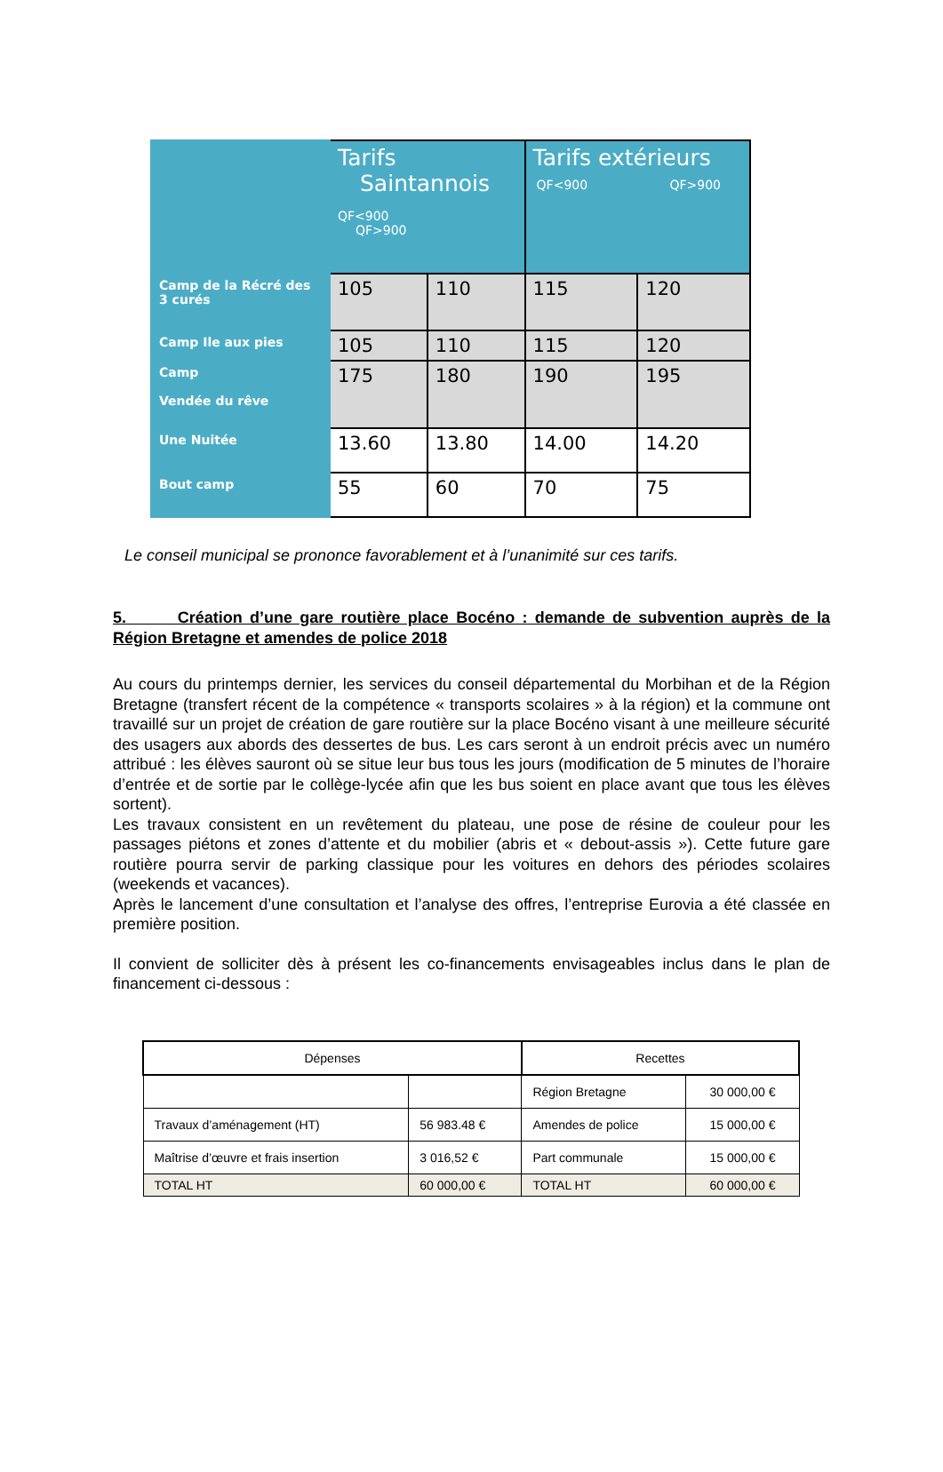| | Tarifs Saintannois QF<900 QF>900 | | Tarifs extérieurs QF<900 QF>900 | |
| Camp de la Récré des 3 curés | 105 | 110 | 115 | 120 |
| Camp Ile aux pies | 105 | 110 | 115 | 120 |
| Camp Vendée du rêve | 175 | 180 | 190 | 195 |
| Une Nuitée | 13.60 | 13.80 | 14.00 | 14.20 |
| Bout camp | 55 | 60 | 70 | 75 |
Le conseil municipal se prononce favorablement et à l’unanimité sur ces tarifs.
5. Création d’une gare routière place Bocéno : demande de subvention auprès de la Région Bretagne et amendes de police 2018
Au cours du printemps dernier, les services du conseil départemental du Morbihan et de la Région Bretagne (transfert récent de la compétence « transports scolaires » à la région) et la commune ont travaillé sur un projet de création de gare routière sur la place Bocéno visant à une meilleure sécurité des usagers aux abords des dessertes de bus. Les cars seront à un endroit précis avec un numéro attribué : les élèves sauront où se situe leur bus tous les jours (modification de 5 minutes de l’horaire d’entrée et de sortie par le collège-lycée afin que les bus soient en place avant que tous les élèves sortent).
Les travaux consistent en un revêtement du plateau, une pose de résine de couleur pour les passages piétons et zones d’attente et du mobilier (abris et « debout-assis »). Cette future gare routière pourra servir de parking classique pour les voitures en dehors des périodes scolaires (weekends et vacances).
Après le lancement d’une consultation et l’analyse des offres, l’entreprise Eurovia a été classée en première position.
Il convient de solliciter dès à présent les co-financements envisageables inclus dans le plan de financement ci-dessous :
| Dépenses | | Recettes | |
| | | Région Bretagne | 30 000,00 € |
| Travaux d’aménagement (HT) | 56 983.48 € | Amendes de police | 15 000,00 € |
| Maîtrise d’œuvre et frais insertion | 3 016,52 € | Part communale | 15 000,00 € |
| TOTAL HT | 60 000,00 € | TOTAL HT | 60 000,00 € |